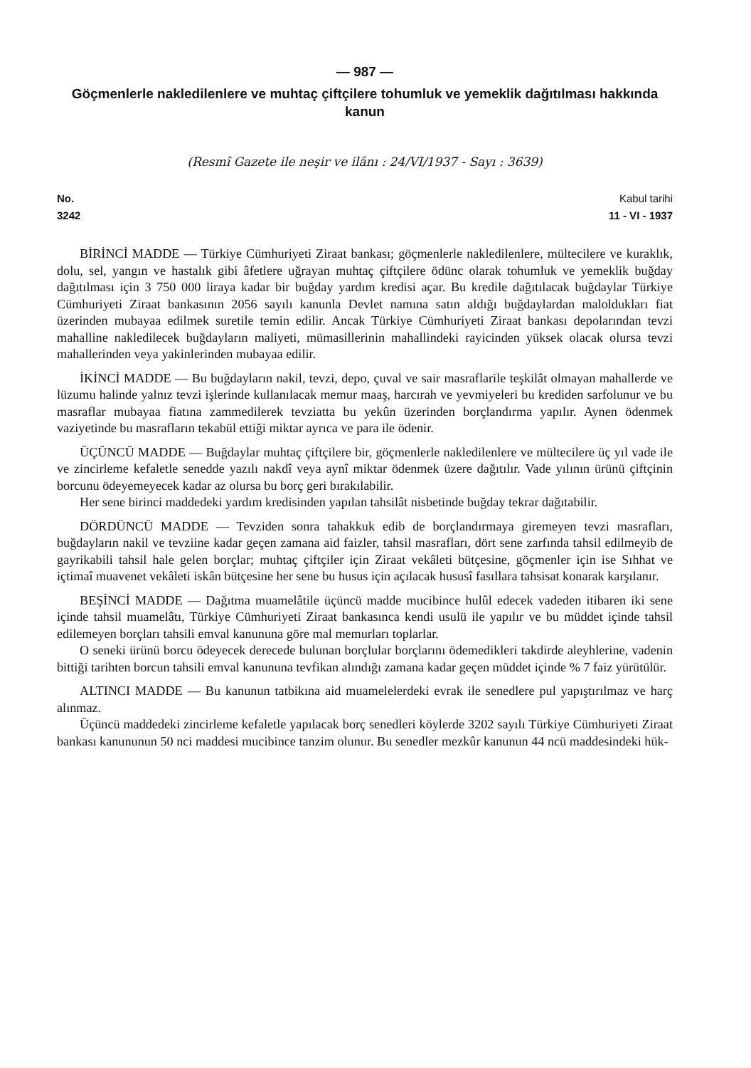— 987 —
Göçmenlerle nakledilenlere ve muhtaç çiftçilere tohumluk ve yemeklik dağıtılması hakkında kanun
(Resmî Gazete ile neşir ve ilânı : 24/VI/1937 - Sayı : 3639)
No.
3242
Kabul tarihi
11 - VI - 1937
BİRİNCİ MADDE — Türkiye Cümhuriyeti Ziraat bankası; göçmenlerle nakledilenlere, mültecilere ve kuraklık, dolu, sel, yangın ve hastalık gibi âfetlere uğrayan muhtaç çiftçilere ödünc olarak tohumluk ve yemeklik buğday dağıtılması için 3 750 000 liraya kadar bir buğday yardım kredisi açar. Bu kredile dağıtılacak buğdaylar Türkiye Cümhuriyeti Ziraat bankasının 2056 sayılı kanunla Devlet namına satın aldığı buğdaylardan maloldukları fiat üzerinden mubayaa edilmek suretile temin edilir. Ancak Türkiye Cümhuriyeti Ziraat bankası depolarından tevzi mahalline nakledilecek buğdayların maliyeti, mümasillerinin mahallindeki rayicinden yüksek olacak olursa tevzi mahallerinden veya yakinlerinden mubayaa edilir.
İKİNCİ MADDE — Bu buğdayların nakil, tevzi, depo, çuval ve sair masraflarile teşkilât olmayan mahallerde ve lüzumu halinde yalnız tevzi işlerinde kullanılacak memur maaş, harcırah ve yevmiyeleri bu krediden sarfolunur ve bu masraflar mubayaa fiatına zammedilerek tevziatta bu yekûn üzerinden borçlandırma yapılır. Aynen ödenmek vaziyetinde bu masrafların tekabül ettiği miktar ayrıca ve para ile ödenir.
ÜÇÜNCÜ MADDE — Buğdaylar muhtaç çiftçilere bir, göçmenlerle nakledilenlere ve mültecilere üç yıl vade ile ve zincirleme kefaletle senedde yazılı nakdî veya aynî miktar ödenmek üzere dağıtılır. Vade yılının ürünü çiftçinin borcunu ödeyemeyecek kadar az olursa bu borç geri bırakılabilir.
Her sene birinci maddedeki yardım kredisinden yapılan tahsilât nisbetinde buğday tekrar dağıtabilir.
DÖRDÜNCÜ MADDE — Tevziden sonra tahakkuk edib de borçlandırmaya giremeyen tevzi masrafları, buğdayların nakil ve tevziine kadar geçen zamana aid faizler, tahsil masrafları, dört sene zarfında tahsil edilmeyib de gayrikabili tahsil hale gelen borçlar; muhtaç çiftçiler için Ziraat vekâleti bütçesine, göçmenler için ise Sıhhat ve içtimaî muavenet vekâleti iskân bütçesine her sene bu husus için açılacak hususî fasıllara tahsisat konarak karşılanır.
BEŞİNCİ MADDE — Dağıtma muamelâtile üçüncü madde mucibince hulûl edecek vadeden itibaren iki sene içinde tahsil muamelâtı, Türkiye Cümhuriyeti Ziraat bankasınca kendi usulü ile yapılır ve bu müddet içinde tahsil edilemeyen borçları tahsili emval kanununa göre mal memurları toplarlar.
O seneki ürünü borcu ödeyecek derecede bulunan borçlular borçlarını ödemedikleri takdirde aleyhlerine, vadenin bittiği tarihten borcun tahsili emval kanununa tevfikan alındığı zamana kadar geçen müddet içinde % 7 faiz yürütülür.
ALTINCI MADDE — Bu kanunun tatbikına aid muamelelerdeki evrak ile senedlere pul yapıştırılmaz ve harç alınmaz.
Üçüncü maddedeki zincirleme kefaletle yapılacak borç senedleri köylerde 3202 sayılı Türkiye Cümhuriyeti Ziraat bankası kanununun 50 nci maddesi mucibince tanzim olunur. Bu senedler mezkûr kanunun 44 ncü maddesindeki hük-